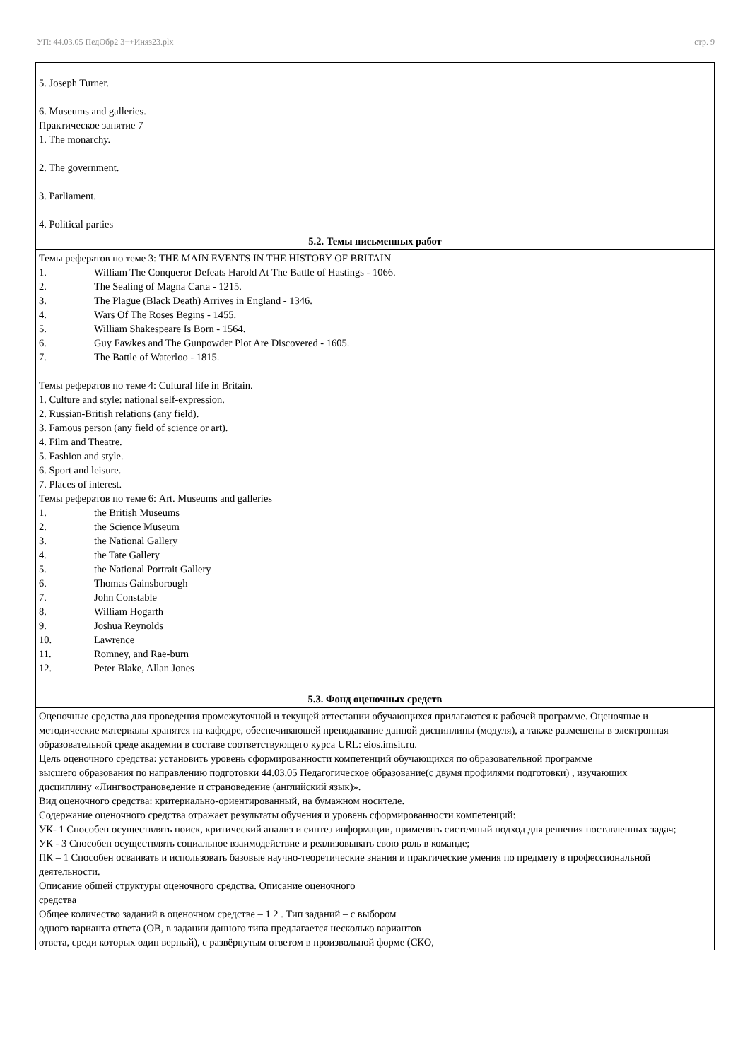УП: 44.03.05 ПедОбр2 3++Иняз23.plx стр. 9
| 5. Joseph Turner. 6. Museums and galleries. Практическое занятие 7 1. The monarchy. 2. The government. 3. Parliament. 4. Political parties |
| 5.2. Темы письменных работ |
| Темы рефератов по теме 3: THE MAIN EVENTS IN THE HISTORY OF BRITAIN 1. William The Conqueror Defeats Harold At The Battle of Hastings - 1066. 2. The Sealing of Magna Carta - 1215. 3. The Plague (Black Death) Arrives in England - 1346. 4. Wars Of The Roses Begins - 1455. 5. William Shakespeare Is Born - 1564. 6. Guy Fawkes and The Gunpowder Plot Are Discovered - 1605. 7. The Battle of Waterloo - 1815. Темы рефератов по теме 4: Cultural life in Britain. 1. Culture and style: national self-expression. 2. Russian-British relations (any field). 3. Famous person (any field of science or art). 4. Film and Theatre. 5. Fashion and style. 6. Sport and leisure. 7. Places of interest. Темы рефератов по теме 6: Art. Museums and galleries 1. the British Museums 2. the Science Museum 3. the National Gallery 4. the Tate Gallery 5. the National Portrait Gallery 6. Thomas Gainsborough 7. John Constable 8. William Hogarth 9. Joshua Reynolds 10. Lawrence 11. Romney, and Rae-burn 12. Peter Blake, Allan Jones |
| 5.3. Фонд оценочных средств |
| Оценочные средства для проведения промежуточной и текущей аттестации обучающихся прилагаются к рабочей программе. Оценочные и методические материалы хранятся на кафедре, обеспечивающей преподавание данной дисциплины (модуля), а также размещены в электронная образовательной среде академии в составе соответствующего курса URL: eios.imsit.ru. Цель оценочного средства: установить уровень сформированности компетенций обучающихся по образовательной программе высшего образования по направлению подготовки 44.03.05 Педагогическое образование(с двумя профилями подготовки) , изучающих дисциплину «Лингвострановедение и страноведение (английский язык)». Вид оценочного средства: критериально-ориентированный, на бумажном носителе. Содержание оценочного средства отражает результаты обучения и уровень сформированности компетенций: УК- 1 Способен осуществлять поиск, критический анализ и синтез информации, применять системный подход для решения поставленных задач; УК - 3 Способен осуществлять социальное взаимодействие и реализовывать свою роль в команде; ПК – 1 Способен осваивать и использовать базовые научно-теоретические знания и практические умения по предмету в профессиональной деятельности. Описание общей структуры оценочного средства. Описание оценочного средства Общее количество заданий в оценочном средстве – 1 2 . Тип заданий – с выбором одного варианта ответа (ОВ, в задании данного типа предлагается несколько вариантов ответа, среди которых один верный), с развёрнутым ответом в произвольной форме (СКО, |